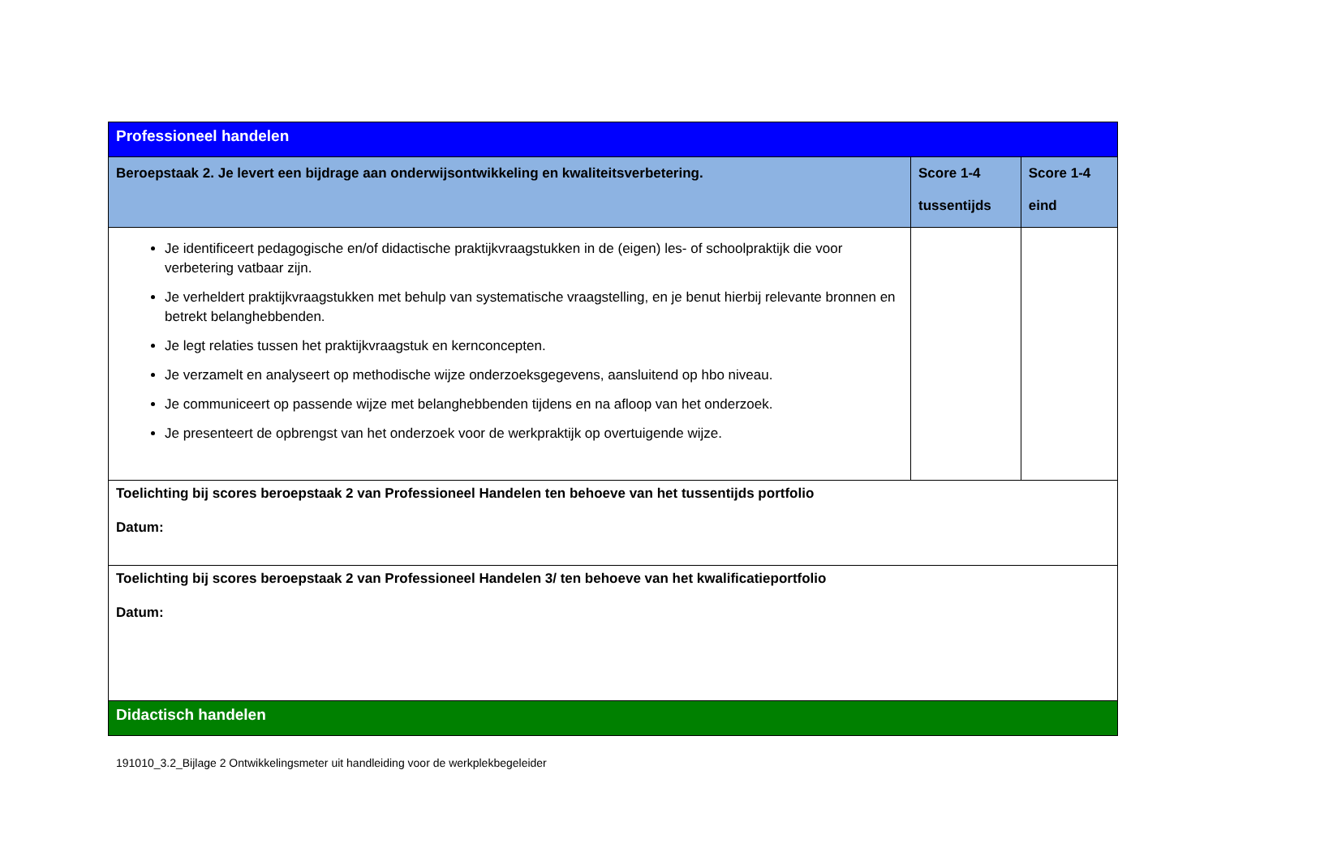| Professioneel handelen | | |
| Beroepstaak 2. Je levert een bijdrage aan onderwijsontwikkeling en kwaliteitsverbetering. | Score 1-4 tussentijds | Score 1-4 eind |
| Je identificeert pedagogische en/of didactische praktijkvraagstukken in de (eigen) les- of schoolpraktijk die voor verbetering vatbaar zijn. Je verheldert praktijkvraagstukken met behulp van systematische vraagstelling, en je benut hierbij relevante bronnen en betrekt belanghebbenden. Je legt relaties tussen het praktijkvraagstuk en kernconcepten. Je verzamelt en analyseert op methodische wijze onderzoeksgegevens, aansluitend op hbo niveau. Je communiceert op passende wijze met belanghebbenden tijdens en na afloop van het onderzoek. Je presenteert de opbrengst van het onderzoek voor de werkpraktijk op overtuigende wijze. | | |
| Toelichting bij scores beroepstaak 2 van Professioneel Handelen ten behoeve van het tussentijds portfolio Datum: | | |
| Toelichting bij scores beroepstaak 2 van Professioneel Handelen 3/ ten behoeve van het kwalificatieportfolio Datum: | | |
| Didactisch handelen | | |
191010_3.2_Bijlage 2 Ontwikkelingsmeter uit handleiding voor de werkplekbegeleider